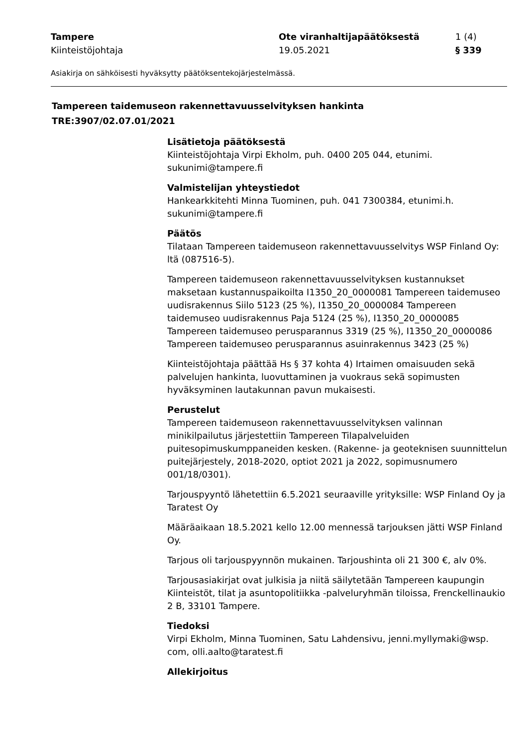Tampere Ote viranhaltijapäätöksestä 1 (4)
Kiinteistöjohtaja 19.05.2021 § 339
Asiakirja on sähköisesti hyväksytty päätöksentekojärjestelmässä.
Tampereen taidemuseon rakennettavuusselvityksen hankinta
TRE:3907/02.07.01/2021
Lisätietoja päätöksestä
Kiinteistöjohtaja Virpi Ekholm, puh. 0400 205 044, etunimi.
sukunimi@tampere.fi
Valmistelijan yhteystiedot
Hankearkkitehti Minna Tuominen, puh. 041 7300384, etunimi.h.
sukunimi@tampere.fi
Päätös
Tilataan Tampereen taidemuseon rakennettavuusselvitys WSP Finland Oy:
ltä (087516-5).
Tampereen taidemuseon rakennettavuusselvityksen kustannukset maksetaan kustannuspaikoilta I1350_20_0000081 Tampereen taidemuseo uudisrakennus Siilo 5123 (25 %), I1350_20_0000084 Tampereen taidemuseo uudisrakennus Paja 5124 (25 %), I1350_20_0000085 Tampereen taidemuseo perusparannus 3319 (25 %), I1350_20_0000086 Tampereen taidemuseo perusparannus asuinrakennus 3423 (25 %)
Kiinteistöjohtaja päättää Hs § 37 kohta 4) Irtaimen omaisuuden sekä palvelujen hankinta, luovuttaminen ja vuokraus sekä sopimusten hyväksyminen lautakunnan pavun mukaisesti.
Perustelut
Tampereen taidemuseon rakennettavuusselvityksen valinnan minikilpailutus järjestettiin Tampereen Tilapalveluiden puitesopimuskumppaneiden kesken. (Rakenne- ja geoteknisen suunnittelun puitejärjestely, 2018-2020, optiot 2021 ja 2022, sopimusnumero 001/18/0301).
Tarjouspyyntö lähetettiin 6.5.2021 seuraaville yrityksille: WSP Finland Oy ja Taratest Oy
Määräaikaan 18.5.2021 kello 12.00 mennessä tarjouksen jätti WSP Finland Oy.
Tarjous oli tarjouspyynnön mukainen. Tarjoushinta oli 21 300 €, alv 0%.
Tarjousasiakirjat ovat julkisia ja niitä säilytetään Tampereen kaupungin Kiinteistöt, tilat ja asuntopolitiikka -palveluryhmän tiloissa, Frenckellinaukio 2 B, 33101 Tampere.
Tiedoksi
Virpi Ekholm, Minna Tuominen, Satu Lahdensivu, jenni.myllymaki@wsp.
com, olli.aalto@taratest.fi
Allekirjoitus